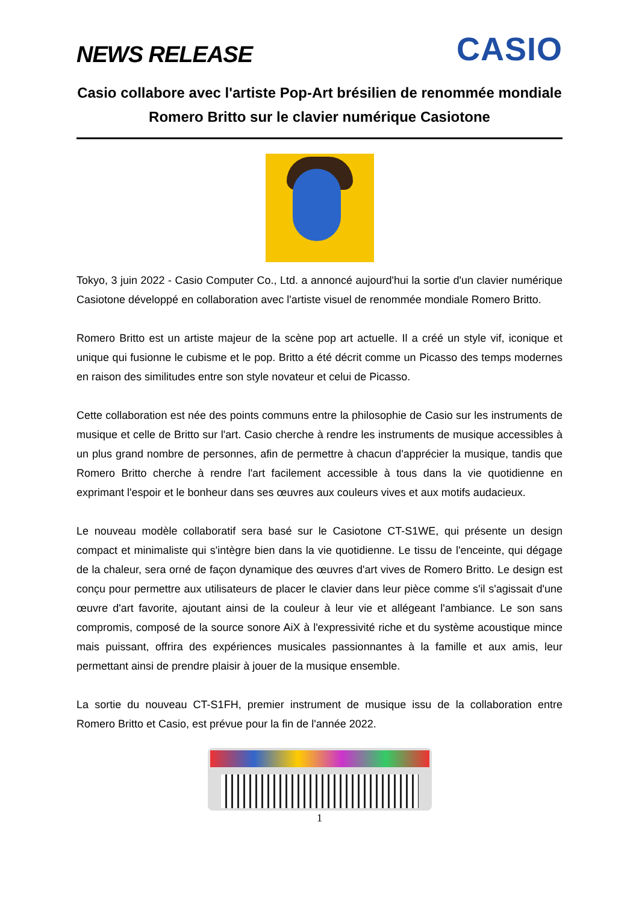NEWS RELEASE
CASIO
Casio collabore avec l'artiste Pop-Art brésilien de renommée mondiale Romero Britto sur le clavier numérique Casiotone
Tokyo, 3 juin 2022 - Casio Computer Co., Ltd. a annoncé aujourd'hui la sortie d'un clavier numérique Casiotone développé en collaboration avec l'artiste visuel de renommée mondiale Romero Britto.
Romero Britto est un artiste majeur de la scène pop art actuelle. Il a créé un style vif, iconique et unique qui fusionne le cubisme et le pop. Britto a été décrit comme un Picasso des temps modernes en raison des similitudes entre son style novateur et celui de Picasso.
Cette collaboration est née des points communs entre la philosophie de Casio sur les instruments de musique et celle de Britto sur l'art. Casio cherche à rendre les instruments de musique accessibles à un plus grand nombre de personnes, afin de permettre à chacun d'apprécier la musique, tandis que Romero Britto cherche à rendre l'art facilement accessible à tous dans la vie quotidienne en exprimant l'espoir et le bonheur dans ses œuvres aux couleurs vives et aux motifs audacieux.
Le nouveau modèle collaboratif sera basé sur le Casiotone CT-S1WE, qui présente un design compact et minimaliste qui s'intègre bien dans la vie quotidienne. Le tissu de l'enceinte, qui dégage de la chaleur, sera orné de façon dynamique des œuvres d'art vives de Romero Britto. Le design est conçu pour permettre aux utilisateurs de placer le clavier dans leur pièce comme s'il s'agissait d'une œuvre d'art favorite, ajoutant ainsi de la couleur à leur vie et allégeant l'ambiance. Le son sans compromis, composé de la source sonore AiX à l'expressivité riche et du système acoustique mince mais puissant, offrira des expériences musicales passionnantes à la famille et aux amis, leur permettant ainsi de prendre plaisir à jouer de la musique ensemble.
La sortie du nouveau CT-S1FH, premier instrument de musique issu de la collaboration entre Romero Britto et Casio, est prévue pour la fin de l'année 2022.
1